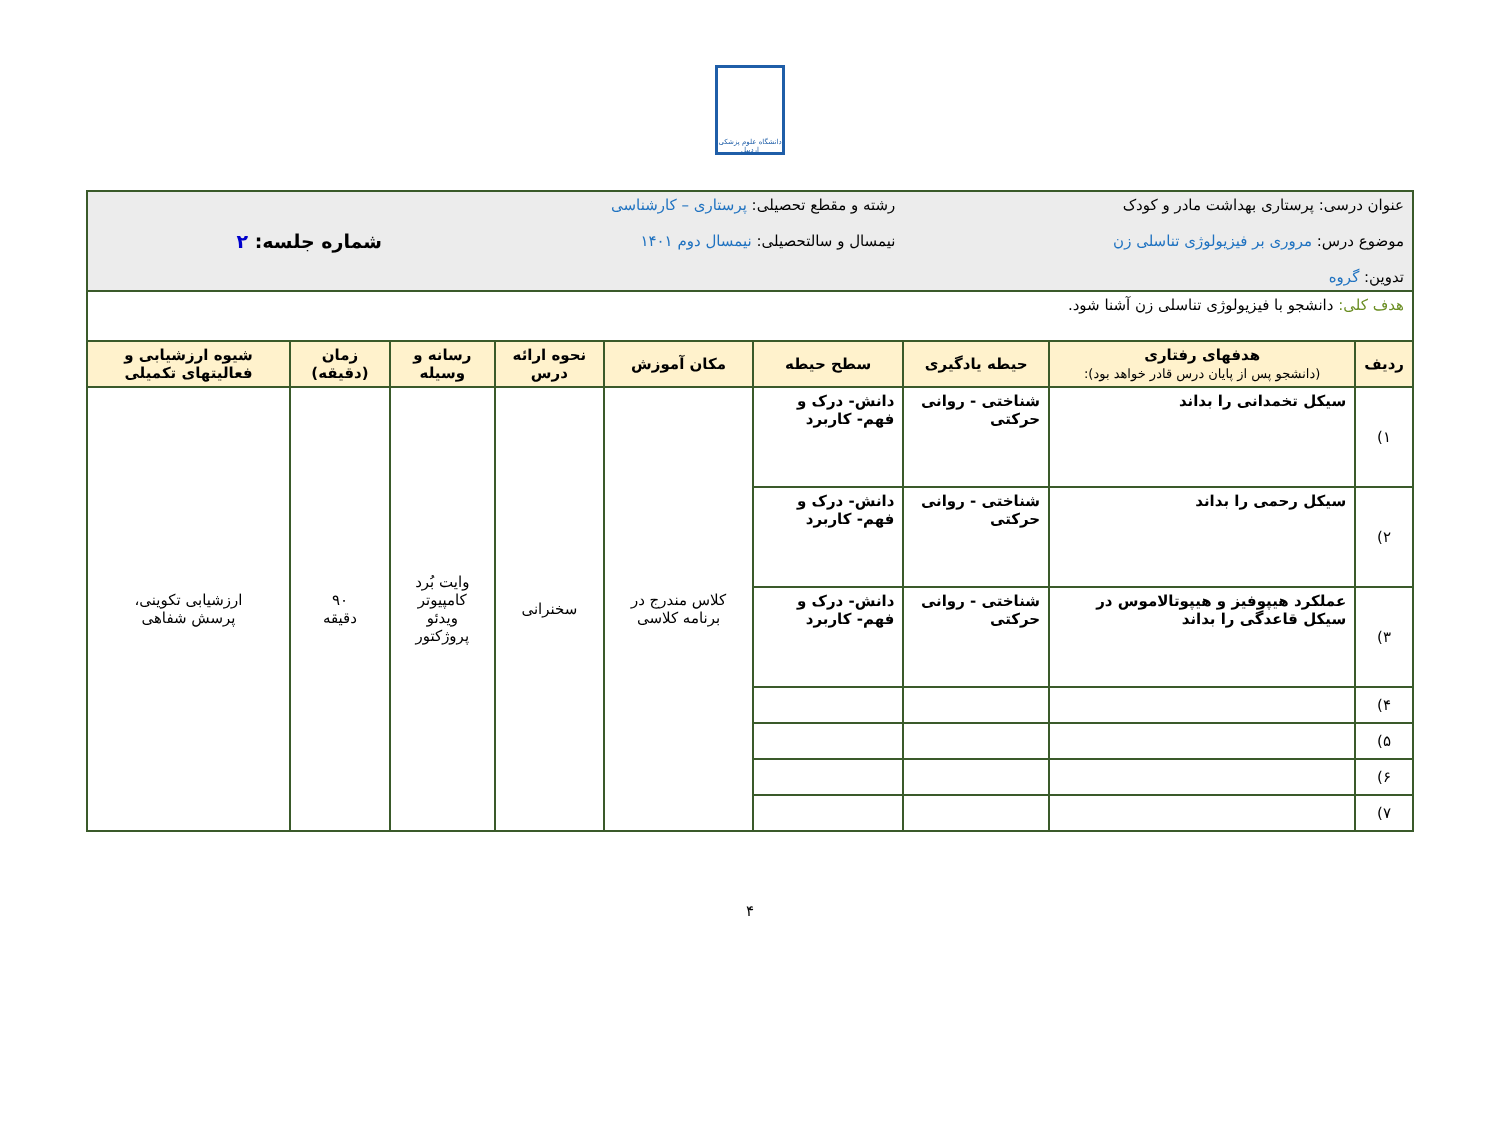دانشگاه علوم پزشکی اردبیل
| عنوان درسی: پرستاری بهداشت مادر و کودک موضوع درس: مروری بر فیزیولوژی تناسلی زن تدوین: گروه | | | رشته و مقطع تحصیلی: پرستاری – کارشناسی نیمسال و سالتحصیلی: نیمسال دوم ۱۴۰۱ | | | | شماره جلسه: ۲ | |
| هدف کلی: دانشجو با فیزیولوژی تناسلی زن آشنا شود. | | | | | | | | |
| ردیف | هدفهای رفتاری (دانشجو پس از پایان درس قادر خواهد بود): | حیطه یادگیری | سطح حیطه | مکان آموزش | نحوه ارائه درس | رسانه و وسیله | زمان (دقیقه) | شیوه ارزشیابی و فعالیتهای تکمیلی |
| ۱) | سیکل تخمدانی را بداند | شناختی - روانی حرکتی | دانش- درک و فهم- کاربرد | کلاس مندرج در برنامه کلاسی | سخنرانی | وایت بُرد کامپیوتر ویدئو پروژکتور | ۹۰ دقیقه | ارزشیابی تکوینی، پرسش شفاهی |
| ۲) | سیکل رحمی را بداند | شناختی - روانی حرکتی | دانش- درک و فهم- کاربرد | | | | | |
| ۳) | عملکرد هیپوفیز و هیپوتالاموس در سیکل قاعدگی را بداند | شناختی - روانی حرکتی | دانش- درک و فهم- کاربرد | | | | | |
| ۴) | | | | | | | | |
| ۵) | | | | | | | | |
| ۶) | | | | | | | | |
| ۷) | | | | | | | | |
۴